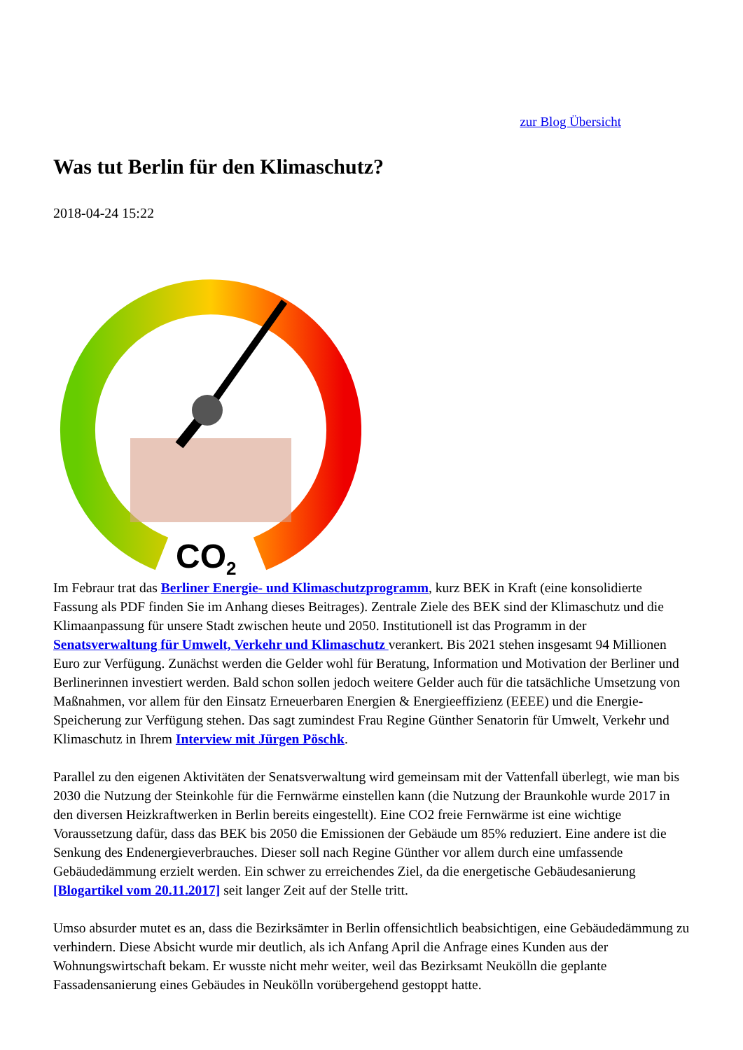zur Blog Übersicht
Was tut Berlin für den Klimaschutz?
2018-04-24 15:22
CO2
Im Febraur trat das Berliner Energie- und Klimaschutzprogramm, kurz BEK in Kraft (eine konsolidierte Fassung als PDF finden Sie im Anhang dieses Beitrages). Zentrale Ziele des BEK sind der Klimaschutz und die Klimaanpassung für unsere Stadt zwischen heute und 2050. Institutionell ist das Programm in der Senatsverwaltung für Umwelt, Verkehr und Klimaschutz verankert. Bis 2021 stehen insgesamt 94 Millionen Euro zur Verfügung. Zunächst werden die Gelder wohl für Beratung, Information und Motivation der Berliner und Berlinerinnen investiert werden. Bald schon sollen jedoch weitere Gelder auch für die tatsächliche Umsetzung von Maßnahmen, vor allem für den Einsatz Erneuerbaren Energien & Energieeffizienz (EEEE) und die Energie-Speicherung zur Verfügung stehen. Das sagt zumindest Frau Regine Günther Senatorin für Umwelt, Verkehr und Klimaschutz in Ihrem Interview mit Jürgen Pöschk.
Parallel zu den eigenen Aktivitäten der Senatsverwaltung wird gemeinsam mit der Vattenfall überlegt, wie man bis 2030 die Nutzung der Steinkohle für die Fernwärme einstellen kann (die Nutzung der Braunkohle wurde 2017 in den diversen Heizkraftwerken in Berlin bereits eingestellt). Eine CO2 freie Fernwärme ist eine wichtige Voraussetzung dafür, dass das BEK bis 2050 die Emissionen der Gebäude um 85% reduziert. Eine andere ist die Senkung des Endenergieverbrauches. Dieser soll nach Regine Günther vor allem durch eine umfassende Gebäudedämmung erzielt werden. Ein schwer zu erreichendes Ziel, da die energetische Gebäudesanierung [Blogartikel vom 20.11.2017] seit langer Zeit auf der Stelle tritt.
Umso absurder mutet es an, dass die Bezirksämter in Berlin offensichtlich beabsichtigen, eine Gebäudedämmung zu verhindern. Diese Absicht wurde mir deutlich, als ich Anfang April die Anfrage eines Kunden aus der Wohnungswirtschaft bekam. Er wusste nicht mehr weiter, weil das Bezirksamt Neukölln die geplante Fassadensanierung eines Gebäudes in Neukölln vorübergehend gestoppt hatte.